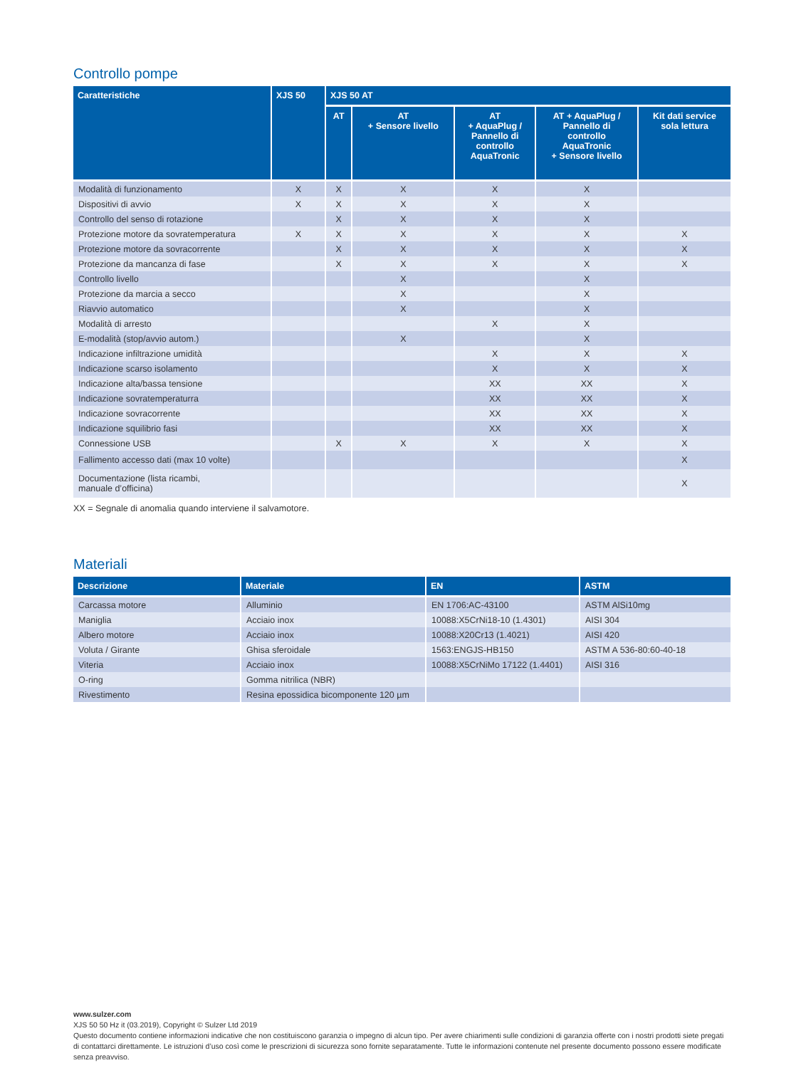Controllo pompe
| Caratteristiche | XJS 50 | XJS 50 AT | | | | |
| --- | --- | --- | --- | --- | --- | --- |
| | | AT | AT + Sensore livello | AT + AquaPlug / Pannello di controllo AquaTronic | AT + AquaPlug / Pannello di controllo AquaTronic + Sensore livello | Kit dati service sola lettura |
| Modalità di funzionamento | X | X | X | X | X | |
| Dispositivi di avvio | X | X | X | X | X | |
| Controllo del senso di rotazione | | X | X | X | X | |
| Protezione motore da sovratemperatura | X | X | X | X | X | X |
| Protezione motore da sovracorrente | | X | X | X | X | X |
| Protezione da mancanza di fase | | X | X | X | X | X |
| Controllo livello | | | X | | X | |
| Protezione da marcia a secco | | | X | | X | |
| Riavvio automatico | | | X | | X | |
| Modalità di arresto | | | | X | X | |
| E-modalità (stop/avvio autom.) | | | X | | X | |
| Indicazione infiltrazione umidità | | | | X | X | X |
| Indicazione scarso isolamento | | | | X | X | X |
| Indicazione alta/bassa tensione | | | | XX | XX | X |
| Indicazione sovratemperaturra | | | | XX | XX | X |
| Indicazione sovracorrente | | | | XX | XX | X |
| Indicazione squilibrio fasi | | | | XX | XX | X |
| Connessione USB | | X | X | X | X | X |
| Fallimento accesso dati (max 10 volte) | | | | | | X |
| Documentazione (lista ricambi, manuale d’officina) | | | | | | X |
XX = Segnale di anomalia quando interviene il salvamotore.
Materiali
| Descrizione | Materiale | EN | ASTM |
| --- | --- | --- | --- |
| Carcassa motore | Alluminio | EN 1706:AC-43100 | ASTM AlSi10mg |
| Maniglia | Acciaio inox | 10088:X5CrNi18-10 (1.4301) | AISI 304 |
| Albero motore | Acciaio inox | 10088:X20Cr13 (1.4021) | AISI 420 |
| Voluta / Girante | Ghisa sferoidale | 1563:ENGJS-HB150 | ASTM A 536-80:60-40-18 |
| Viteria | Acciaio inox | 10088:X5CrNiMo 17122 (1.4401) | AISI 316 |
| O-ring | Gomma nitrilica (NBR) | | |
| Rivestimento | Resina epossidica bicomponente 120 µm | | |
www.sulzer.com
XJS 50 50 Hz it (03.2019), Copyright © Sulzer Ltd 2019
Questo documento contiene informazioni indicative che non costituiscono garanzia o impegno di alcun tipo. Per avere chiarimenti sulle condizioni di garanzia offerte con i nostri prodotti siete pregati di contattarci direttamente. Le istruzioni d’uso così come le prescrizioni di sicurezza sono fornite separatamente. Tutte le informazioni contenute nel presente documento possono essere modificate senza preavviso.